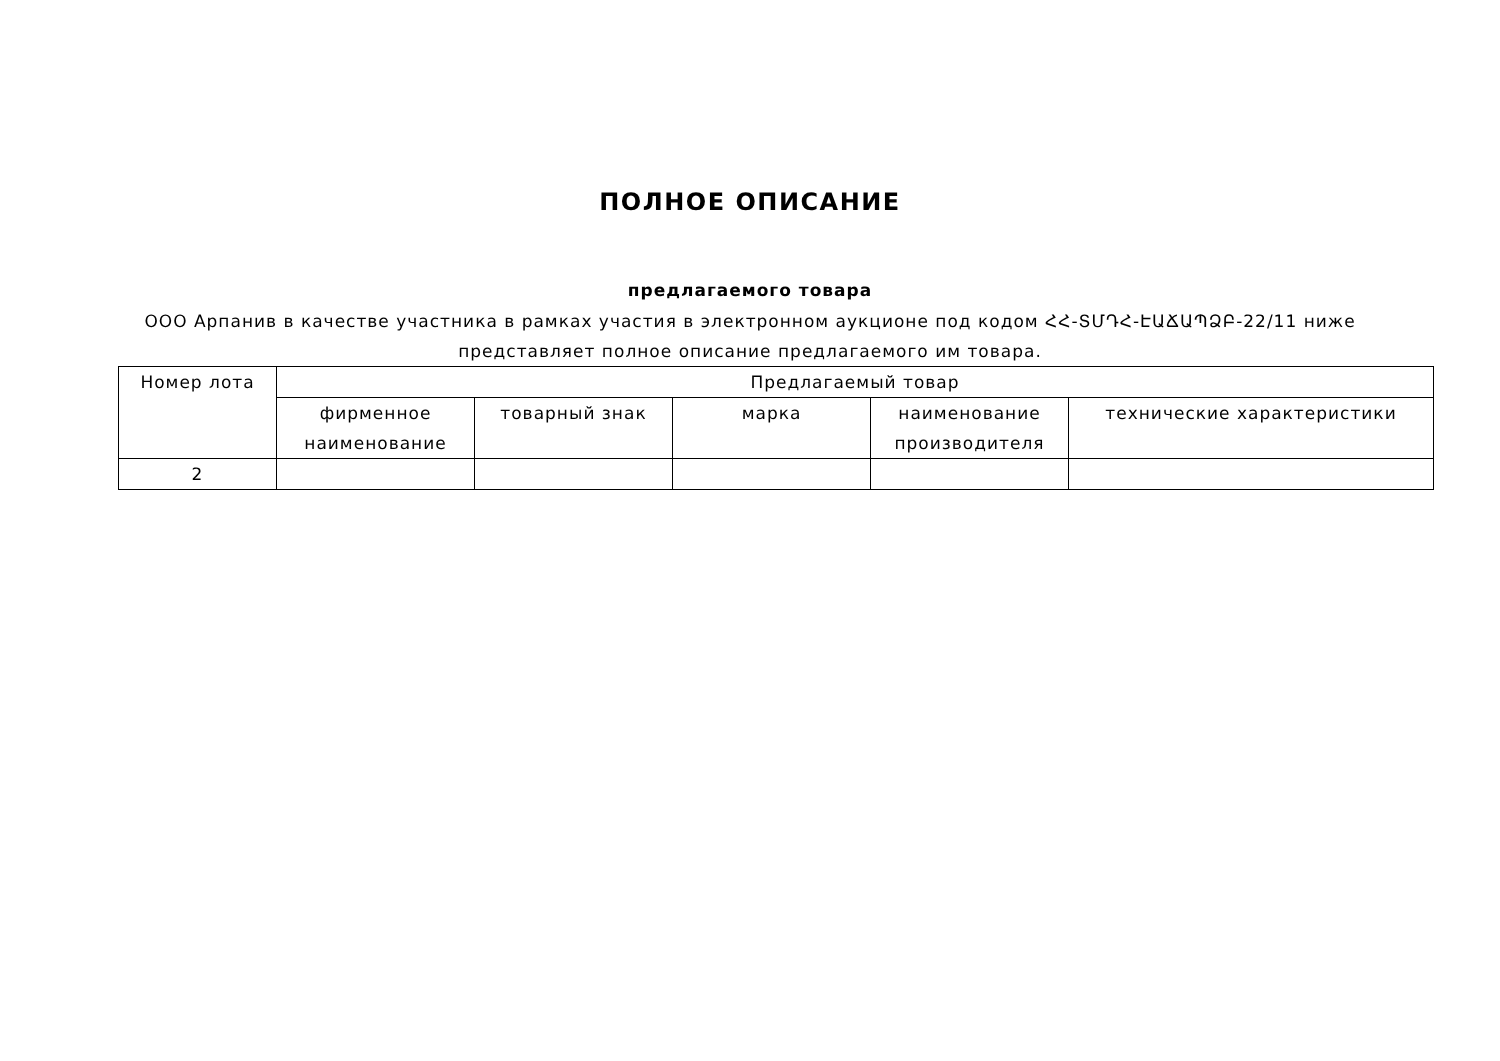ПОЛНОЕ ОПИСАНИЕ
предлагаемого товара
ООО Арпанив в качестве участника в рамках участия в электронном аукционе под кодом ՀՀ-ՏՄԴՀ-ԷԱՃԱՊՁԲ-22/11 ниже представляет полное описание предлагаемого им товара.
| Номер лота | Предлагаемый товар | | | | |
| | фирменное наименование | товарный знак | марка | наименование производителя | технические характеристики |
| 2 | | | | | |